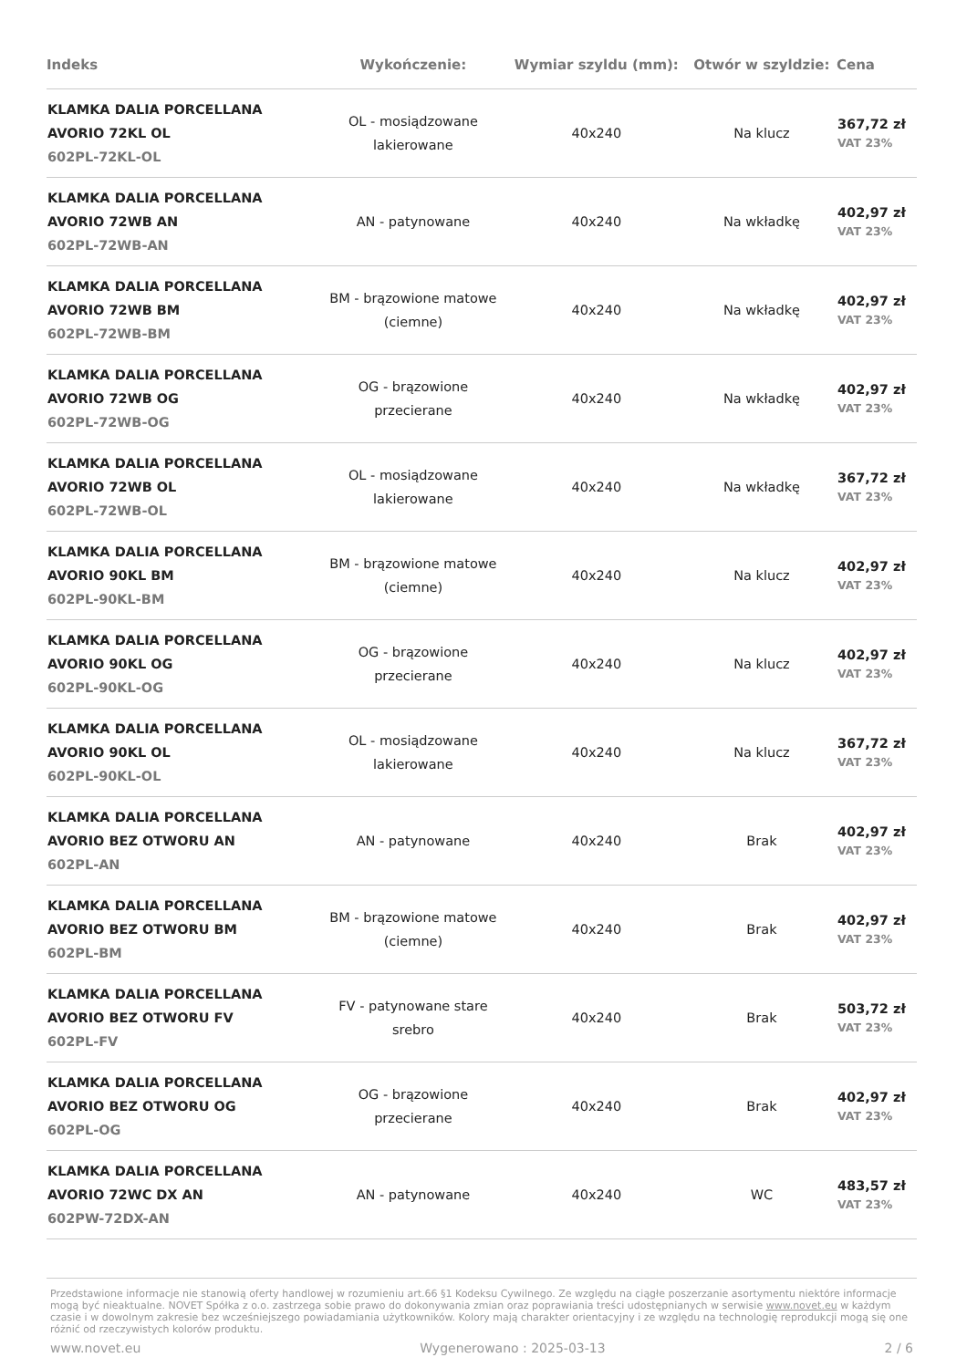| Indeks | Wykończenie: | Wymiar szyldu (mm): | Otwór w szyldzie: | Cena |
| --- | --- | --- | --- | --- |
| KLAMKA DALIA PORCELLANA AVORIO 72KL OL 602PL-72KL-OL | OL - mosiądzowane lakierowane | 40x240 | Na klucz | 367,72 zł VAT 23% |
| KLAMKA DALIA PORCELLANA AVORIO 72WB AN 602PL-72WB-AN | AN - patynowane | 40x240 | Na wkładkę | 402,97 zł VAT 23% |
| KLAMKA DALIA PORCELLANA AVORIO 72WB BM 602PL-72WB-BM | BM - brązowione matowe (ciemne) | 40x240 | Na wkładkę | 402,97 zł VAT 23% |
| KLAMKA DALIA PORCELLANA AVORIO 72WB OG 602PL-72WB-OG | OG - brązowione przecierane | 40x240 | Na wkładkę | 402,97 zł VAT 23% |
| KLAMKA DALIA PORCELLANA AVORIO 72WB OL 602PL-72WB-OL | OL - mosiądzowane lakierowane | 40x240 | Na wkładkę | 367,72 zł VAT 23% |
| KLAMKA DALIA PORCELLANA AVORIO 90KL BM 602PL-90KL-BM | BM - brązowione matowe (ciemne) | 40x240 | Na klucz | 402,97 zł VAT 23% |
| KLAMKA DALIA PORCELLANA AVORIO 90KL OG 602PL-90KL-OG | OG - brązowione przecierane | 40x240 | Na klucz | 402,97 zł VAT 23% |
| KLAMKA DALIA PORCELLANA AVORIO 90KL OL 602PL-90KL-OL | OL - mosiądzowane lakierowane | 40x240 | Na klucz | 367,72 zł VAT 23% |
| KLAMKA DALIA PORCELLANA AVORIO BEZ OTWORU AN 602PL-AN | AN - patynowane | 40x240 | Brak | 402,97 zł VAT 23% |
| KLAMKA DALIA PORCELLANA AVORIO BEZ OTWORU BM 602PL-BM | BM - brązowione matowe (ciemne) | 40x240 | Brak | 402,97 zł VAT 23% |
| KLAMKA DALIA PORCELLANA AVORIO BEZ OTWORU FV 602PL-FV | FV - patynowane stare srebro | 40x240 | Brak | 503,72 zł VAT 23% |
| KLAMKA DALIA PORCELLANA AVORIO BEZ OTWORU OG 602PL-OG | OG - brązowione przecierane | 40x240 | Brak | 402,97 zł VAT 23% |
| KLAMKA DALIA PORCELLANA AVORIO 72WC DX AN 602PW-72DX-AN | AN - patynowane | 40x240 | WC | 483,57 zł VAT 23% |
Przedstawione informacje nie stanowią oferty handlowej w rozumieniu art.66 §1 Kodeksu Cywilnego. Ze względu na ciągłe poszerzanie asortymentu niektóre informacje mogą być nieaktualne. NOVET Spółka z o.o. zastrzega sobie prawo do dokonywania zmian oraz poprawiania treści udostępnianych w serwisie www.novet.eu w każdym czasie i w dowolnym zakresie bez wcześniejszego powiadamiania użytkowników. Kolory mają charakter orientacyjny i ze względu na technologię reprodukcji mogą się one różnić od rzeczywistych kolorów produktu.
www.novet.eu Wygenerowano : 2025-03-13 2 / 6